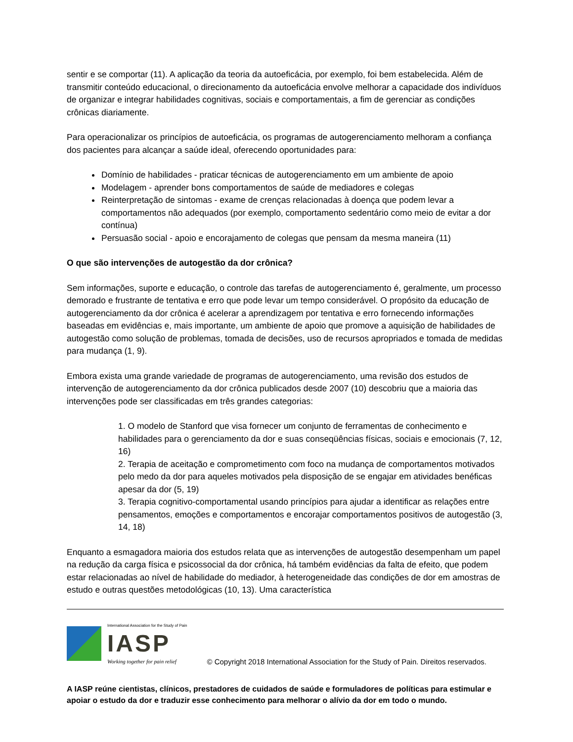sentir e se comportar (11). A aplicação da teoria da autoeficácia, por exemplo, foi bem estabelecida. Além de transmitir conteúdo educacional, o direcionamento da autoeficácia envolve melhorar a capacidade dos indivíduos de organizar e integrar habilidades cognitivas, sociais e comportamentais, a fim de gerenciar as condições crônicas diariamente.
Para operacionalizar os princípios de autoeficácia, os programas de autogerenciamento melhoram a confiança dos pacientes para alcançar a saúde ideal, oferecendo oportunidades para:
Domínio de habilidades - praticar técnicas de autogerenciamento em um ambiente de apoio
Modelagem - aprender bons comportamentos de saúde de mediadores e colegas
Reinterpretação de sintomas - exame de crenças relacionadas à doença que podem levar a comportamentos não adequados (por exemplo, comportamento sedentário como meio de evitar a dor contínua)
Persuasão social - apoio e encorajamento de colegas que pensam da mesma maneira (11)
O que são intervenções de autogestão da dor crônica?
Sem informações, suporte e educação, o controle das tarefas de autogerenciamento é, geralmente, um processo demorado e frustrante de tentativa e erro que pode levar um tempo considerável. O propósito da educação de autogerenciamento da dor crônica é acelerar a aprendizagem por tentativa e erro fornecendo informações baseadas em evidências e, mais importante, um ambiente de apoio que promove a aquisição de habilidades de autogestão como solução de problemas, tomada de decisões, uso de recursos apropriados e tomada de medidas para mudança (1, 9).
Embora exista uma grande variedade de programas de autogerenciamento, uma revisão dos estudos de intervenção de autogerenciamento da dor crônica publicados desde 2007 (10) descobriu que a maioria das intervenções pode ser classificadas em três grandes categorias:
1. O modelo de Stanford que visa fornecer um conjunto de ferramentas de conhecimento e habilidades para o gerenciamento da dor e suas conseqüências físicas, sociais e emocionais (7, 12, 16)
2. Terapia de aceitação e comprometimento com foco na mudança de comportamentos motivados pelo medo da dor para aqueles motivados pela disposição de se engajar em atividades benéficas apesar da dor (5, 19)
3. Terapia cognitivo-comportamental usando princípios para ajudar a identificar as relações entre pensamentos, emoções e comportamentos e encorajar comportamentos positivos de autogestão (3, 14, 18)
Enquanto a esmagadora maioria dos estudos relata que as intervenções de autogestão desempenham um papel na redução da carga física e psicossocial da dor crônica, há também evidências da falta de efeito, que podem estar relacionadas ao nível de habilidade do mediador, à heterogeneidade das condições de dor em amostras de estudo e outras questões metodológicas (10, 13). Uma característica
International Association for the Study of Pain
IASP
Working together for pain relief
© Copyright 2018 International Association for the Study of Pain. Direitos reservados.
A IASP reúne cientistas, clínicos, prestadores de cuidados de saúde e formuladores de políticas para estimular e apoiar o estudo da dor e traduzir esse conhecimento para melhorar o alívio da dor em todo o mundo.